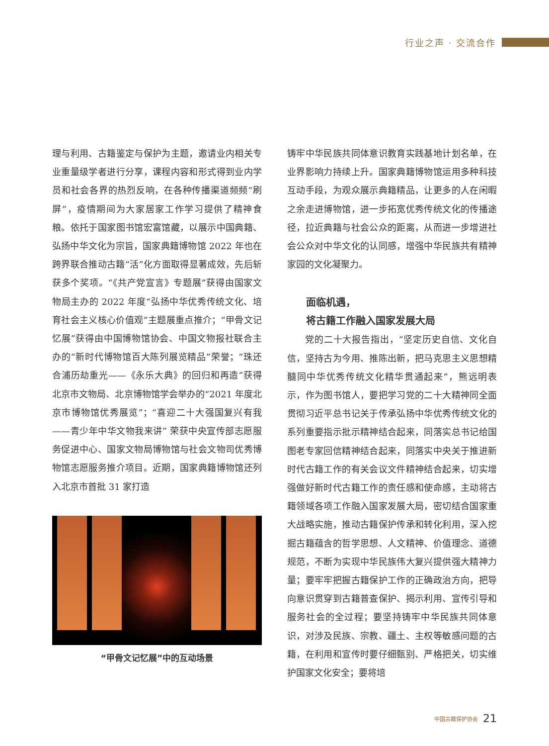行业之声 · 交流合作
理与利用、古籍鉴定与保护为主题，邀请业内相关专业重量级学者进行分享，课程内容和形式得到业内学员和社会各界的热烈反响，在各种传播渠道频频“刷屏”，疫情期间为大家居家工作学习提供了精神食粮。依托于国家图书馆宏富馆藏，以展示中国典籍、弘扬中华文化为宗旨，国家典籍博物馆 2022 年也在跨界联合推动古籍“活”化方面取得显著成效，先后斩获多个奖项。“《共产党宣言》专题展”获得由国家文物局主办的 2022 年度“弘扬中华优秀传统文化、培育社会主义核心价值观”主题展重点推介；“甲骨文记忆展”获得由中国博物馆协会、中国文物报社联合主办的“新时代博物馆百大陈列展览精品”荣誉；“珠还合浦历劫重光——《永乐大典》的回归和再造”获得北京市文物局、北京博物馆学会举办的“2021 年度北京市博物馆优秀展览”；“喜迎二十大强国复兴有我——青少年中华文物我来讲” 荣获中央宣传部志愿服务促进中心、国家文物局博物馆与社会文物司优秀博物馆志愿服务推介项目。近期，国家典籍博物馆还列入北京市首批 31 家打造
“甲骨文记忆展”中的互动场景
铸牢中华民族共同体意识教育实践基地计划名单，在业界影响力持续上升。国家典籍博物馆运用多种科技互动手段，为观众展示典籍精品，让更多的人在闲暇之余走进博物馆，进一步拓宽优秀传统文化的传播途径，拉近典籍与社会公众的距离，从而进一步增进社会公众对中华文化的认同感，增强中华民族共有精神家园的文化凝聚力。
面临机遇，
将古籍工作融入国家发展大局
党的二十大报告指出，“坚定历史自信、文化自信，坚持古为今用、推陈出新，把马克思主义思想精髓同中华优秀传统文化精华贯通起来”，熊远明表示，作为图书馆人，要把学习党的二十大精神同全面贯彻习近平总书记关于传承弘扬中华优秀传统文化的系列重要指示批示精神结合起来，同落实总书记给国图老专家回信精神结合起来，同落实中央关于推进新时代古籍工作的有关会议文件精神结合起来，切实增强做好新时代古籍工作的责任感和使命感，主动将古籍领域各项工作融入国家发展大局，密切结合国家重大战略实施，推动古籍保护传承和转化利用，深入挖掘古籍蕴含的哲学思想、人文精神、价值理念、道德规范，不断为实现中华民族伟大复兴提供强大精神力量；要牢牢把握古籍保护工作的正确政治方向，把导向意识贯穿到古籍普查保护、揭示利用、宣传引导和服务社会的全过程；要坚持铸牢中华民族共同体意识，对涉及民族、宗教、疆土、主权等敏感问题的古籍，在利用和宣传时要仔细甄别、严格把关，切实维护国家文化安全；要将培
中国古籍保护协会 21